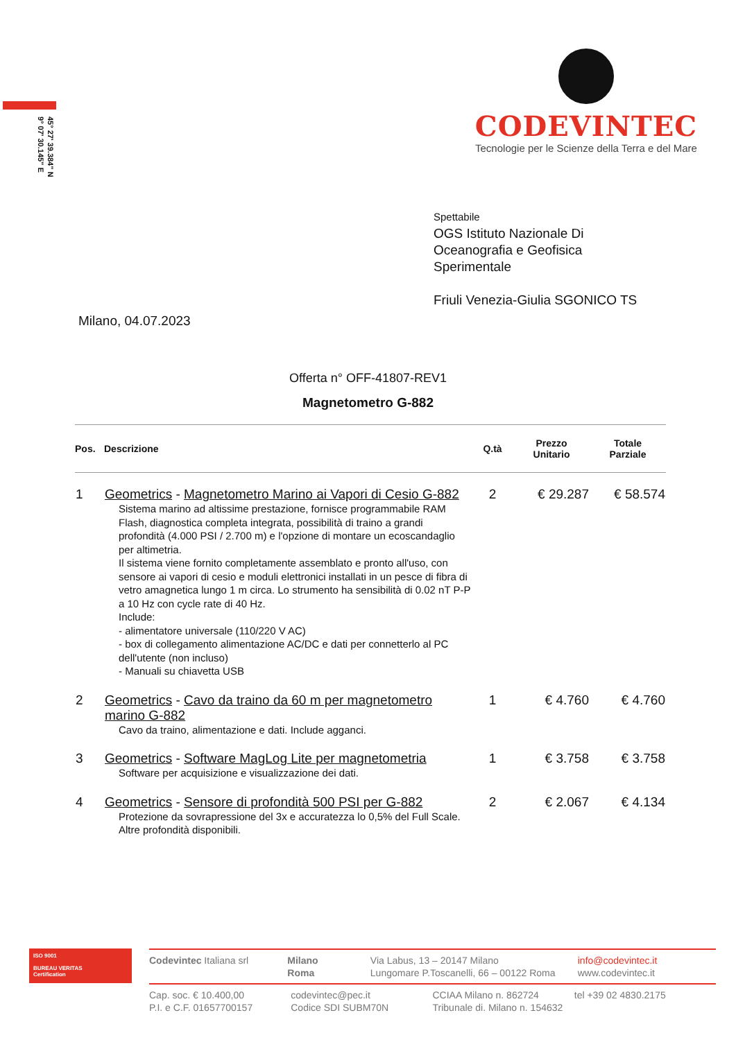45° 27' 39.384" N
9° 07' 30.145" E
CODEVINTEC
Tecnologie per le Scienze della Terra e del Mare
Spettabile
OGS Istituto Nazionale Di
Oceanografia e Geofisica
Sperimentale
Friuli Venezia-Giulia SGONICO TS
Milano, 04.07.2023
Offerta n° OFF-41807-REV1
Magnetometro G-882
| Pos. | Descrizione | Q.tà | Prezzo Unitario | Totale Parziale |
| --- | --- | --- | --- | --- |
| 1 | Geometrics - Magnetometro Marino ai Vapori di Cesio G-882 Sistema marino ad altissime prestazione, fornisce programmabile RAM Flash, diagnostica completa integrata, possibilità di traino a grandi profondità (4.000 PSI / 2.700 m) e l'opzione di montare un ecoscandaglio per altimetria. Il sistema viene fornito completamente assemblato e pronto all'uso, con sensore ai vapori di cesio e moduli elettronici installati in un pesce di fibra di vetro amagnetica lungo 1 m circa. Lo strumento ha sensibilità di 0.02 nT P-P a 10 Hz con cycle rate di 40 Hz. Include: - alimentatore universale (110/220 V AC) - box di collegamento alimentazione AC/DC e dati per connetterlo al PC dell'utente (non incluso) - Manuali su chiavetta USB | 2 | € 29.287 | € 58.574 |
| 2 | Geometrics - Cavo da traino da 60 m per magnetometro marino G-882 Cavo da traino, alimentazione e dati. Include agganci. | 1 | € 4.760 | € 4.760 |
| 3 | Geometrics - Software MagLog Lite per magnetometria Software per acquisizione e visualizzazione dei dati. | 1 | € 3.758 | € 3.758 |
| 4 | Geometrics - Sensore di profondità 500 PSI per G-882 Protezione da sovrapressione del 3x e accuratezza lo 0,5% del Full Scale. Altre profondità disponibili. | 2 | € 2.067 | € 4.134 |
ISO 9001
BUREAU VERITAS
Certification
Codevintec Italiana srl Milano
Roma
Via Labus, 13 – 20147 Milano
Lungomare P.Toscanelli, 66 – 00122 Roma
info@codevintec.it
www.codevintec.it
Cap. soc. € 10.400,00
P.I. e C.F. 01657700157
codevintec@pec.it
Codice SDI SUBM70N
CCIAA Milano n. 862724
Tribunale di. Milano n. 154632
tel +39 02 4830.2175